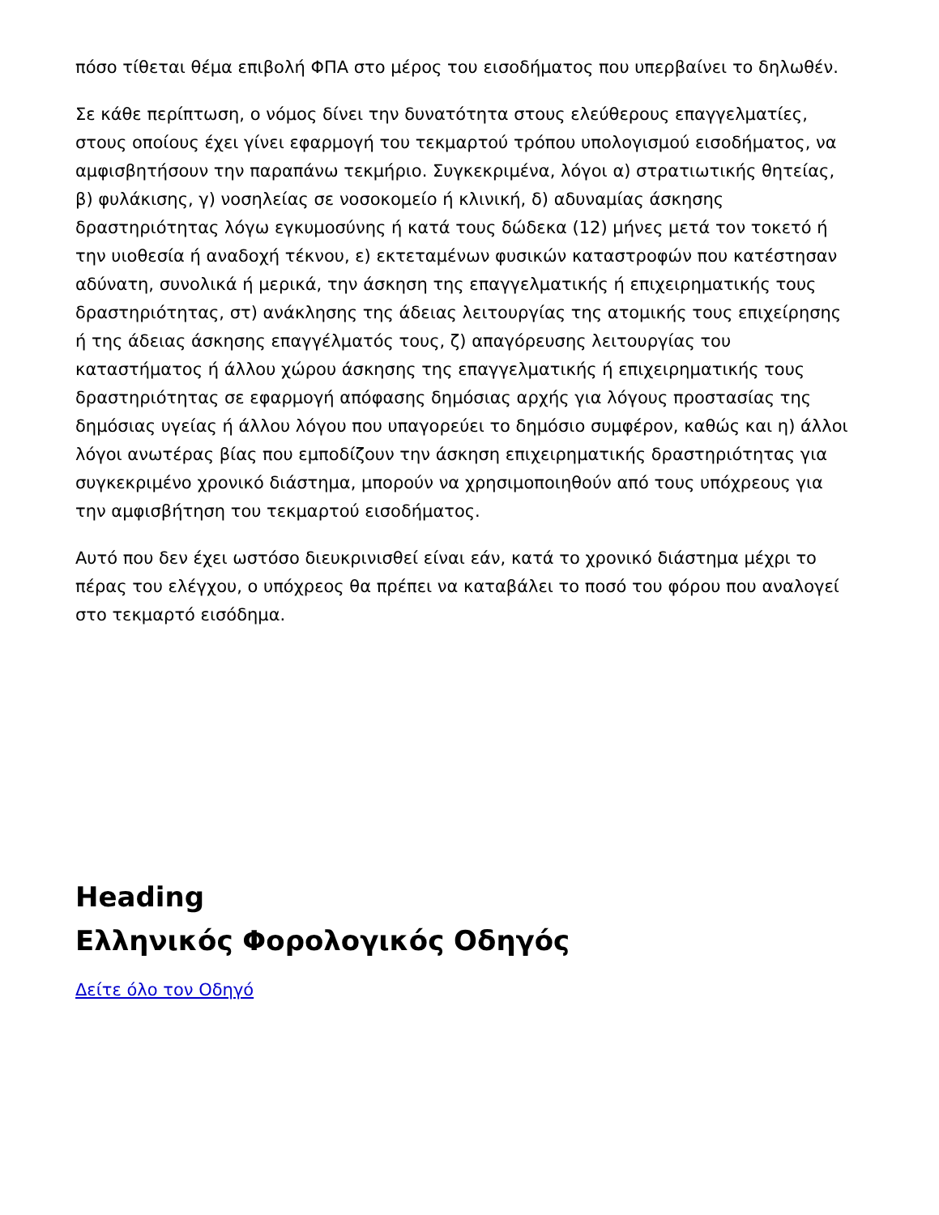πόσο τίθεται θέμα επιβολή ΦΠΑ στο μέρος του εισοδήματος που υπερβαίνει το δηλωθέν.
Σε κάθε περίπτωση, ο νόμος δίνει την δυνατότητα στους ελεύθερους επαγγελματίες, στους οποίους έχει γίνει εφαρμογή του τεκμαρτού τρόπου υπολογισμού εισοδήματος, να αμφισβητήσουν την παραπάνω τεκμήριο. Συγκεκριμένα, λόγοι α) στρατιωτικής θητείας, β) φυλάκισης, γ) νοσηλείας σε νοσοκομείο ή κλινική, δ) αδυναμίας άσκησης δραστηριότητας λόγω εγκυμοσύνης ή κατά τους δώδεκα (12) μήνες μετά τον τοκετό ή την υιοθεσία ή αναδοχή τέκνου, ε) εκτεταμένων φυσικών καταστροφών που κατέστησαν αδύνατη, συνολικά ή μερικά, την άσκηση της επαγγελματικής ή επιχειρηματικής τους δραστηριότητας, στ) ανάκλησης της άδειας λειτουργίας της ατομικής τους επιχείρησης ή της άδειας άσκησης επαγγέλματός τους, ζ) απαγόρευσης λειτουργίας του καταστήματος ή άλλου χώρου άσκησης της επαγγελματικής ή επιχειρηματικής τους δραστηριότητας σε εφαρμογή απόφασης δημόσιας αρχής για λόγους προστασίας της δημόσιας υγείας ή άλλου λόγου που υπαγορεύει το δημόσιο συμφέρον, καθώς και η) άλλοι λόγοι ανωτέρας βίας που εμποδίζουν την άσκηση επιχειρηματικής δραστηριότητας για συγκεκριμένο χρονικό διάστημα, μπορούν να χρησιμοποιηθούν από τους υπόχρεους για την αμφισβήτηση του τεκμαρτού εισοδήματος.
Αυτό που δεν έχει ωστόσο διευκρινισθεί είναι εάν, κατά το χρονικό διάστημα μέχρι το πέρας του ελέγχου, ο υπόχρεος θα πρέπει να καταβάλει το ποσό του φόρου που αναλογεί στο τεκμαρτό εισόδημα.
Heading
Ελληνικός Φορολογικός Οδηγός
Δείτε όλο τον Οδηγό